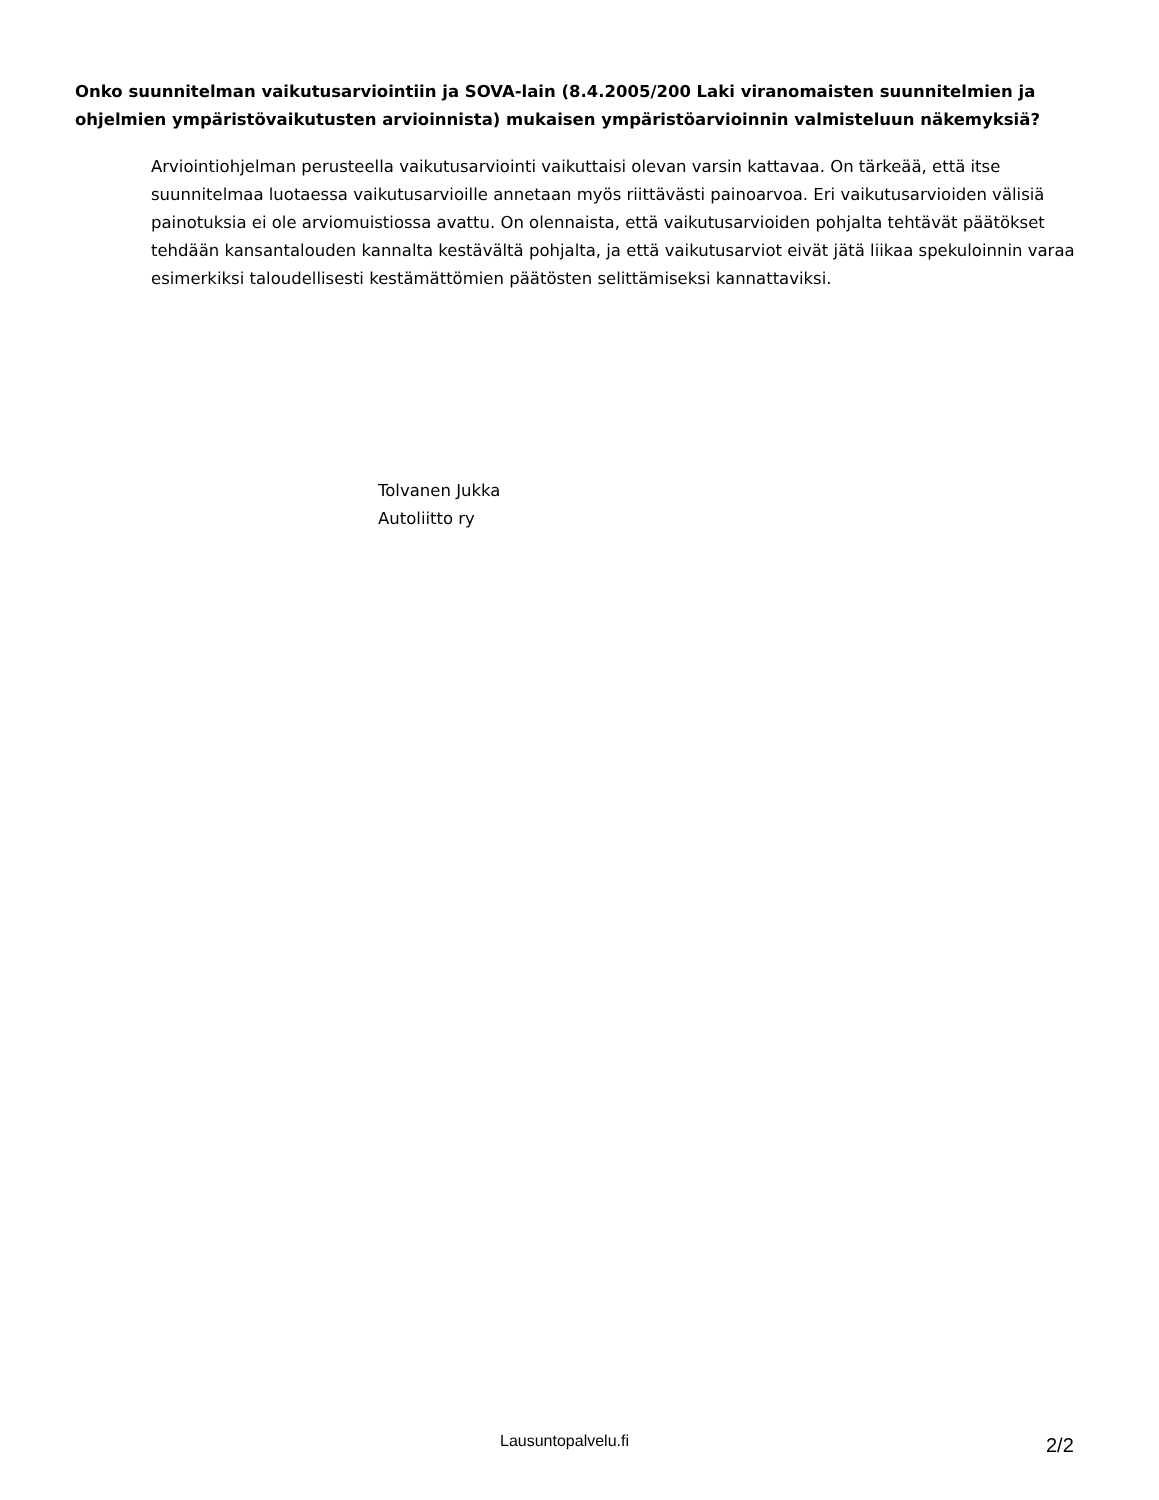Onko suunnitelman vaikutusarviointiin ja SOVA-lain (8.4.2005/200 Laki viranomaisten suunnitelmien ja ohjelmien ympäristövaikutusten arvioinnista) mukaisen ympäristöarvioinnin valmisteluun näkemyksiä?
Arviointiohjelman perusteella vaikutusarviointi vaikuttaisi olevan varsin kattavaa. On tärkeää, että itse suunnitelmaa luotaessa vaikutusarvioille annetaan myös riittävästi painoarvoa. Eri vaikutusarvioiden välisiä painotuksia ei ole arviomuistiossa avattu. On olennaista, että vaikutusarvioiden pohjalta tehtävät päätökset tehdään kansantalouden kannalta kestävältä pohjalta, ja että vaikutusarviot eivät jätä liikaa spekuloinnin varaa esimerkiksi taloudellisesti kestämättömien päätösten selittämiseksi kannattaviksi.
Tolvanen Jukka
Autoliitto ry
Lausuntopalvelu.fi 2/2